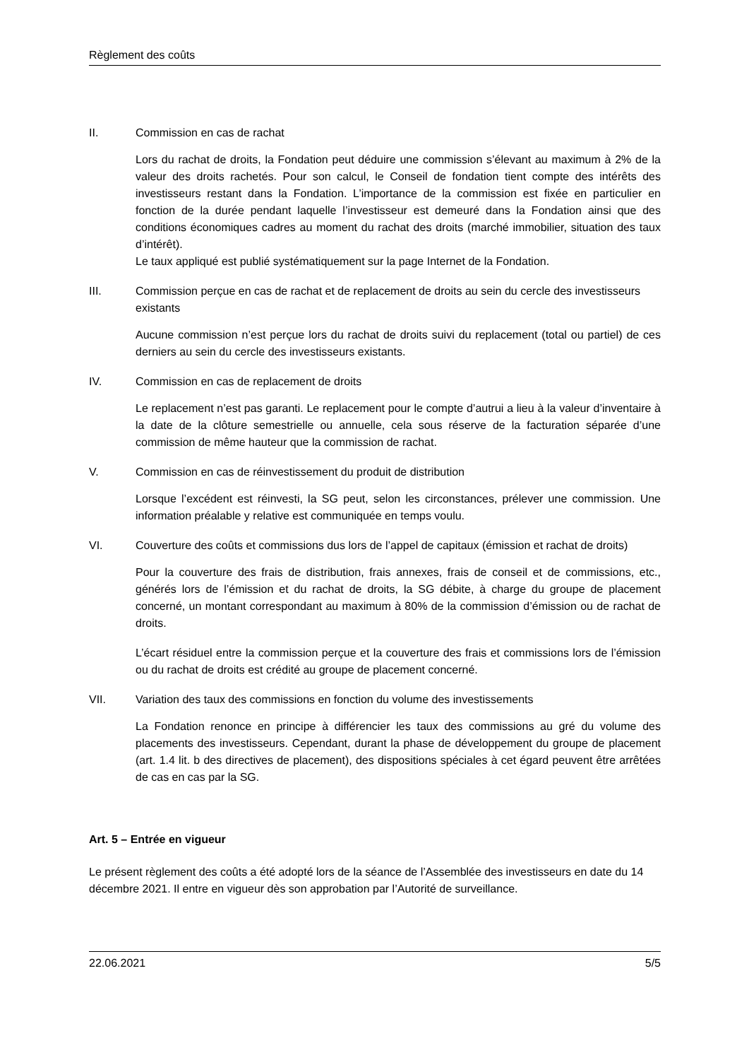Règlement des coûts
II. Commission en cas de rachat
Lors du rachat de droits, la Fondation peut déduire une commission s’élevant au maximum à 2% de la valeur des droits rachetés. Pour son calcul, le Conseil de fondation tient compte des intérêts des investisseurs restant dans la Fondation. L’importance de la commission est fixée en particulier en fonction de la durée pendant laquelle l’investisseur est demeuré dans la Fondation ainsi que des conditions économiques cadres au moment du rachat des droits (marché immobilier, situation des taux d’intérêt).
Le taux appliqué est publié systématiquement sur la page Internet de la Fondation.
III. Commission perçue en cas de rachat et de replacement de droits au sein du cercle des investisseurs existants
Aucune commission n’est perçue lors du rachat de droits suivi du replacement (total ou partiel) de ces derniers au sein du cercle des investisseurs existants.
IV. Commission en cas de replacement de droits
Le replacement n’est pas garanti. Le replacement pour le compte d’autrui a lieu à la valeur d’inventaire à la date de la clôture semestrielle ou annuelle, cela sous réserve de la facturation séparée d’une commission de même hauteur que la commission de rachat.
V. Commission en cas de réinvestissement du produit de distribution
Lorsque l’excédent est réinvesti, la SG peut, selon les circonstances, prélever une commission. Une information préalable y relative est communiquée en temps voulu.
VI. Couverture des coûts et commissions dus lors de l’appel de capitaux (émission et rachat de droits)
Pour la couverture des frais de distribution, frais annexes, frais de conseil et de commissions, etc., générés lors de l’émission et du rachat de droits, la SG débite, à charge du groupe de placement concerné, un montant correspondant au maximum à 80% de la commission d’émission ou de rachat de droits.
L’écart résiduel entre la commission perçue et la couverture des frais et commissions lors de l’émission ou du rachat de droits est crédité au groupe de placement concerné.
VII. Variation des taux des commissions en fonction du volume des investissements
La Fondation renonce en principe à différencier les taux des commissions au gré du volume des placements des investisseurs. Cependant, durant la phase de développement du groupe de placement (art. 1.4 lit. b des directives de placement), des dispositions spéciales à cet égard peuvent être arrêtées de cas en cas par la SG.
Art. 5 – Entrée en vigueur
Le présent règlement des coûts a été adopté lors de la séance de l’Assemblée des investisseurs en date du 14 décembre 2021. Il entre en vigueur dès son approbation par l’Autorité de surveillance.
22.06.2021 5/5